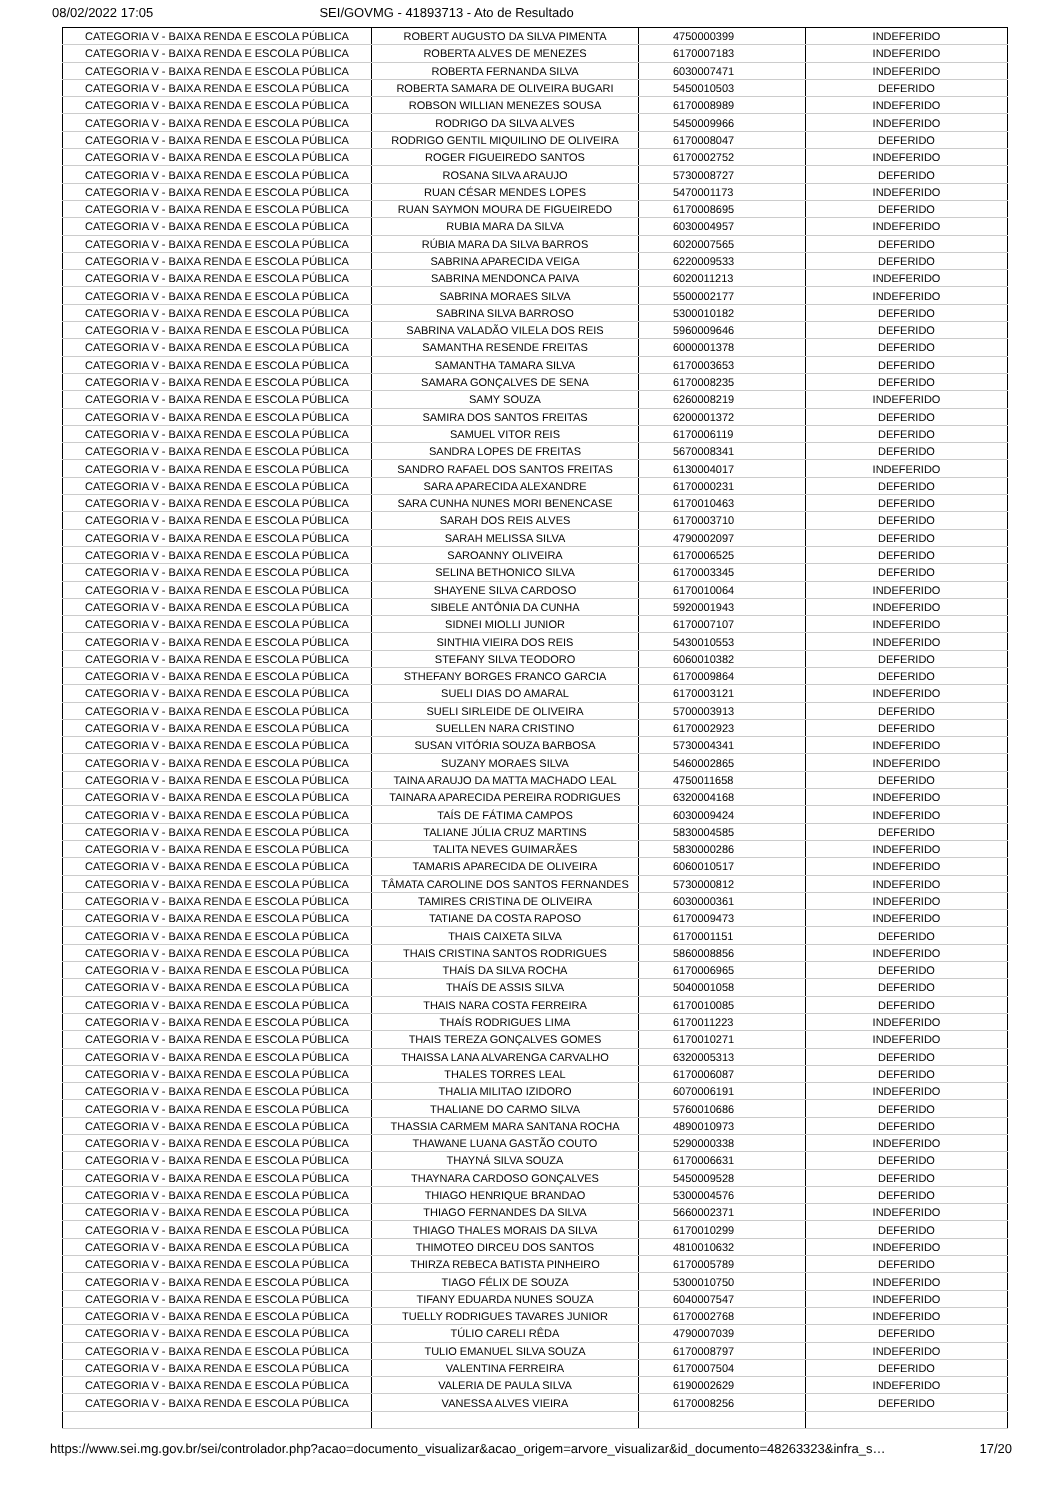08/02/2022 17:05 SEI/GOVMG - 41893713 - Ato de Resultado
| CATEGORIA V - BAIXA RENDA E ESCOLA PÚBLICA | ROBERT AUGUSTO DA SILVA PIMENTA | 4750000399 | INDEFERIDO |
| CATEGORIA V - BAIXA RENDA E ESCOLA PÚBLICA | ROBERTA ALVES DE MENEZES | 6170007183 | INDEFERIDO |
| CATEGORIA V - BAIXA RENDA E ESCOLA PÚBLICA | ROBERTA FERNANDA SILVA | 6030007471 | INDEFERIDO |
| CATEGORIA V - BAIXA RENDA E ESCOLA PÚBLICA | ROBERTA SAMARA DE OLIVEIRA BUGARI | 5450010503 | DEFERIDO |
| CATEGORIA V - BAIXA RENDA E ESCOLA PÚBLICA | ROBSON WILLIAN MENEZES SOUSA | 6170008989 | INDEFERIDO |
| CATEGORIA V - BAIXA RENDA E ESCOLA PÚBLICA | RODRIGO DA SILVA ALVES | 5450009966 | INDEFERIDO |
| CATEGORIA V - BAIXA RENDA E ESCOLA PÚBLICA | RODRIGO GENTIL MIQUILINO DE OLIVEIRA | 6170008047 | DEFERIDO |
| CATEGORIA V - BAIXA RENDA E ESCOLA PÚBLICA | ROGER FIGUEIREDO SANTOS | 6170002752 | INDEFERIDO |
| CATEGORIA V - BAIXA RENDA E ESCOLA PÚBLICA | ROSANA SILVA ARAUJO | 5730008727 | DEFERIDO |
| CATEGORIA V - BAIXA RENDA E ESCOLA PÚBLICA | RUAN CÉSAR MENDES LOPES | 5470001173 | INDEFERIDO |
| CATEGORIA V - BAIXA RENDA E ESCOLA PÚBLICA | RUAN SAYMON MOURA DE FIGUEIREDO | 6170008695 | DEFERIDO |
| CATEGORIA V - BAIXA RENDA E ESCOLA PÚBLICA | RUBIA MARA DA SILVA | 6030004957 | INDEFERIDO |
| CATEGORIA V - BAIXA RENDA E ESCOLA PÚBLICA | RÚBIA MARA DA SILVA BARROS | 6020007565 | DEFERIDO |
| CATEGORIA V - BAIXA RENDA E ESCOLA PÚBLICA | SABRINA APARECIDA VEIGA | 6220009533 | DEFERIDO |
| CATEGORIA V - BAIXA RENDA E ESCOLA PÚBLICA | SABRINA MENDONCA PAIVA | 6020011213 | INDEFERIDO |
| CATEGORIA V - BAIXA RENDA E ESCOLA PÚBLICA | SABRINA MORAES SILVA | 5500002177 | INDEFERIDO |
| CATEGORIA V - BAIXA RENDA E ESCOLA PÚBLICA | SABRINA SILVA BARROSO | 5300010182 | DEFERIDO |
| CATEGORIA V - BAIXA RENDA E ESCOLA PÚBLICA | SABRINA VALADÃO VILELA DOS REIS | 5960009646 | DEFERIDO |
| CATEGORIA V - BAIXA RENDA E ESCOLA PÚBLICA | SAMANTHA RESENDE FREITAS | 6000001378 | DEFERIDO |
| CATEGORIA V - BAIXA RENDA E ESCOLA PÚBLICA | SAMANTHA TAMARA SILVA | 6170003653 | DEFERIDO |
| CATEGORIA V - BAIXA RENDA E ESCOLA PÚBLICA | SAMARA GONÇALVES DE SENA | 6170008235 | DEFERIDO |
| CATEGORIA V - BAIXA RENDA E ESCOLA PÚBLICA | SAMY SOUZA | 6260008219 | INDEFERIDO |
| CATEGORIA V - BAIXA RENDA E ESCOLA PÚBLICA | SAMIRA DOS SANTOS FREITAS | 6200001372 | DEFERIDO |
| CATEGORIA V - BAIXA RENDA E ESCOLA PÚBLICA | SAMUEL VITOR REIS | 6170006119 | DEFERIDO |
| CATEGORIA V - BAIXA RENDA E ESCOLA PÚBLICA | SANDRA LOPES DE FREITAS | 5670008341 | DEFERIDO |
| CATEGORIA V - BAIXA RENDA E ESCOLA PÚBLICA | SANDRO RAFAEL DOS SANTOS FREITAS | 6130004017 | INDEFERIDO |
| CATEGORIA V - BAIXA RENDA E ESCOLA PÚBLICA | SARA APARECIDA ALEXANDRE | 6170000231 | DEFERIDO |
| CATEGORIA V - BAIXA RENDA E ESCOLA PÚBLICA | SARA CUNHA NUNES MORI BENENCASE | 6170010463 | DEFERIDO |
| CATEGORIA V - BAIXA RENDA E ESCOLA PÚBLICA | SARAH DOS REIS ALVES | 6170003710 | DEFERIDO |
| CATEGORIA V - BAIXA RENDA E ESCOLA PÚBLICA | SARAH MELISSA SILVA | 4790002097 | DEFERIDO |
| CATEGORIA V - BAIXA RENDA E ESCOLA PÚBLICA | SAROANNY OLIVEIRA | 6170006525 | DEFERIDO |
| CATEGORIA V - BAIXA RENDA E ESCOLA PÚBLICA | SELINA BETHONICO SILVA | 6170003345 | DEFERIDO |
| CATEGORIA V - BAIXA RENDA E ESCOLA PÚBLICA | SHAYENE SILVA CARDOSO | 6170010064 | INDEFERIDO |
| CATEGORIA V - BAIXA RENDA E ESCOLA PÚBLICA | SIBELE ANTÔNIA DA CUNHA | 5920001943 | INDEFERIDO |
| CATEGORIA V - BAIXA RENDA E ESCOLA PÚBLICA | SIDNEI MIOLLI JUNIOR | 6170007107 | INDEFERIDO |
| CATEGORIA V - BAIXA RENDA E ESCOLA PÚBLICA | SINTHIA VIEIRA DOS REIS | 5430010553 | INDEFERIDO |
| CATEGORIA V - BAIXA RENDA E ESCOLA PÚBLICA | STEFANY SILVA TEODORO | 6060010382 | DEFERIDO |
| CATEGORIA V - BAIXA RENDA E ESCOLA PÚBLICA | STHEFANY BORGES FRANCO GARCIA | 6170009864 | DEFERIDO |
| CATEGORIA V - BAIXA RENDA E ESCOLA PÚBLICA | SUELI DIAS DO AMARAL | 6170003121 | INDEFERIDO |
| CATEGORIA V - BAIXA RENDA E ESCOLA PÚBLICA | SUELI SIRLEIDE DE OLIVEIRA | 5700003913 | DEFERIDO |
| CATEGORIA V - BAIXA RENDA E ESCOLA PÚBLICA | SUELLEN NARA CRISTINO | 6170002923 | DEFERIDO |
| CATEGORIA V - BAIXA RENDA E ESCOLA PÚBLICA | SUSAN VITÓRIA SOUZA BARBOSA | 5730004341 | INDEFERIDO |
| CATEGORIA V - BAIXA RENDA E ESCOLA PÚBLICA | SUZANY MORAES SILVA | 5460002865 | INDEFERIDO |
| CATEGORIA V - BAIXA RENDA E ESCOLA PÚBLICA | TAINA ARAUJO DA MATTA MACHADO LEAL | 4750011658 | DEFERIDO |
| CATEGORIA V - BAIXA RENDA E ESCOLA PÚBLICA | TAINARA APARECIDA PEREIRA RODRIGUES | 6320004168 | INDEFERIDO |
| CATEGORIA V - BAIXA RENDA E ESCOLA PÚBLICA | TAÍS DE FÁTIMA CAMPOS | 6030009424 | INDEFERIDO |
| CATEGORIA V - BAIXA RENDA E ESCOLA PÚBLICA | TALIANE JÚLIA CRUZ MARTINS | 5830004585 | DEFERIDO |
| CATEGORIA V - BAIXA RENDA E ESCOLA PÚBLICA | TALITA NEVES GUIMARÃES | 5830000286 | INDEFERIDO |
| CATEGORIA V - BAIXA RENDA E ESCOLA PÚBLICA | TAMARIS APARECIDA DE OLIVEIRA | 6060010517 | INDEFERIDO |
| CATEGORIA V - BAIXA RENDA E ESCOLA PÚBLICA | TÂMATA CAROLINE DOS SANTOS FERNANDES | 5730000812 | INDEFERIDO |
| CATEGORIA V - BAIXA RENDA E ESCOLA PÚBLICA | TAMIRES CRISTINA DE OLIVEIRA | 6030000361 | INDEFERIDO |
| CATEGORIA V - BAIXA RENDA E ESCOLA PÚBLICA | TATIANE DA COSTA RAPOSO | 6170009473 | INDEFERIDO |
| CATEGORIA V - BAIXA RENDA E ESCOLA PÚBLICA | THAIS CAIXETA SILVA | 6170001151 | DEFERIDO |
| CATEGORIA V - BAIXA RENDA E ESCOLA PÚBLICA | THAIS CRISTINA SANTOS RODRIGUES | 5860008856 | INDEFERIDO |
| CATEGORIA V - BAIXA RENDA E ESCOLA PÚBLICA | THAÍS DA SILVA ROCHA | 6170006965 | DEFERIDO |
| CATEGORIA V - BAIXA RENDA E ESCOLA PÚBLICA | THAÍS DE ASSIS SILVA | 5040001058 | DEFERIDO |
| CATEGORIA V - BAIXA RENDA E ESCOLA PÚBLICA | THAIS NARA COSTA FERREIRA | 6170010085 | DEFERIDO |
| CATEGORIA V - BAIXA RENDA E ESCOLA PÚBLICA | THAÍS RODRIGUES LIMA | 6170011223 | INDEFERIDO |
| CATEGORIA V - BAIXA RENDA E ESCOLA PÚBLICA | THAIS TEREZA GONÇALVES GOMES | 6170010271 | INDEFERIDO |
| CATEGORIA V - BAIXA RENDA E ESCOLA PÚBLICA | THAISSA LANA ALVARENGA CARVALHO | 6320005313 | DEFERIDO |
| CATEGORIA V - BAIXA RENDA E ESCOLA PÚBLICA | THALES TORRES LEAL | 6170006087 | DEFERIDO |
| CATEGORIA V - BAIXA RENDA E ESCOLA PÚBLICA | THALIA MILITAO IZIDORO | 6070006191 | INDEFERIDO |
| CATEGORIA V - BAIXA RENDA E ESCOLA PÚBLICA | THALIANE DO CARMO SILVA | 5760010686 | DEFERIDO |
| CATEGORIA V - BAIXA RENDA E ESCOLA PÚBLICA | THASSIA CARMEM MARA SANTANA ROCHA | 4890010973 | DEFERIDO |
| CATEGORIA V - BAIXA RENDA E ESCOLA PÚBLICA | THAWANE LUANA GASTÃO COUTO | 5290000338 | INDEFERIDO |
| CATEGORIA V - BAIXA RENDA E ESCOLA PÚBLICA | THAYNÁ SILVA SOUZA | 6170006631 | DEFERIDO |
| CATEGORIA V - BAIXA RENDA E ESCOLA PÚBLICA | THAYNARA CARDOSO GONÇALVES | 5450009528 | DEFERIDO |
| CATEGORIA V - BAIXA RENDA E ESCOLA PÚBLICA | THIAGO HENRIQUE BRANDAO | 5300004576 | DEFERIDO |
| CATEGORIA V - BAIXA RENDA E ESCOLA PÚBLICA | THIAGO FERNANDES DA SILVA | 5660002371 | INDEFERIDO |
| CATEGORIA V - BAIXA RENDA E ESCOLA PÚBLICA | THIAGO THALES MORAIS DA SILVA | 6170010299 | DEFERIDO |
| CATEGORIA V - BAIXA RENDA E ESCOLA PÚBLICA | THIMOTEO DIRCEU DOS SANTOS | 4810010632 | INDEFERIDO |
| CATEGORIA V - BAIXA RENDA E ESCOLA PÚBLICA | THIRZA REBECA BATISTA PINHEIRO | 6170005789 | DEFERIDO |
| CATEGORIA V - BAIXA RENDA E ESCOLA PÚBLICA | TIAGO FÉLIX DE SOUZA | 5300010750 | INDEFERIDO |
| CATEGORIA V - BAIXA RENDA E ESCOLA PÚBLICA | TIFANY EDUARDA NUNES SOUZA | 6040007547 | INDEFERIDO |
| CATEGORIA V - BAIXA RENDA E ESCOLA PÚBLICA | TUELLY RODRIGUES TAVARES JUNIOR | 6170002768 | INDEFERIDO |
| CATEGORIA V - BAIXA RENDA E ESCOLA PÚBLICA | TÚLIO CARELI RÊDA | 4790007039 | DEFERIDO |
| CATEGORIA V - BAIXA RENDA E ESCOLA PÚBLICA | TULIO EMANUEL SILVA SOUZA | 6170008797 | INDEFERIDO |
| CATEGORIA V - BAIXA RENDA E ESCOLA PÚBLICA | VALENTINA FERREIRA | 6170007504 | DEFERIDO |
| CATEGORIA V - BAIXA RENDA E ESCOLA PÚBLICA | VALERIA DE PAULA SILVA | 6190002629 | INDEFERIDO |
| CATEGORIA V - BAIXA RENDA E ESCOLA PÚBLICA | VANESSA ALVES VIEIRA | 6170008256 | DEFERIDO |
https://www.sei.mg.gov.br/sei/controlador.php?acao=documento_visualizar&acao_origem=arvore_visualizar&id_documento=48263323&infra_s… 17/20